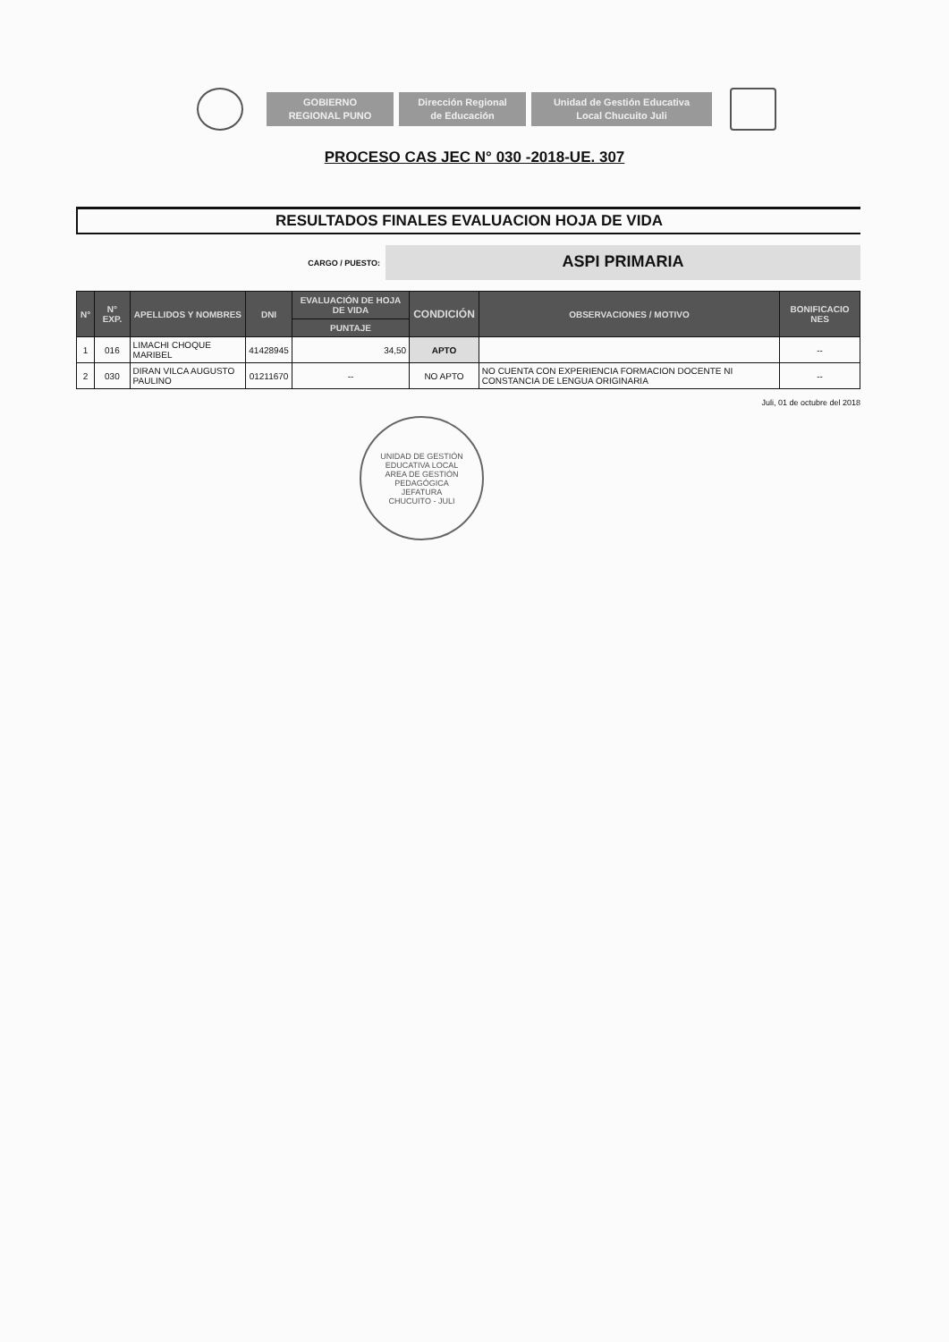GOBIERNO
REGIONAL PUNO
Dirección Regional
de Educación
Unidad de Gestión Educativa
Local Chucuito Juli
PROCESO CAS JEC N° 030 -2018-UE. 307
RESULTADOS FINALES EVALUACION HOJA DE VIDA
CARGO / PUESTO:
ASPI PRIMARIA
| N° | N° EXP. | APELLIDOS Y NOMBRES | DNI | EVALUACIÓN DE HOJA DE VIDA | CONDICIÓN | OBSERVACIONES / MOTIVO | BONIFICACIO NES |
| --- | --- | --- | --- | --- | --- | --- | --- |
| | | | | PUNTAJE | | | |
| 1 | 016 | LIMACHI CHOQUE MARIBEL | 41428945 | 34,50 | APTO | | -- |
| 2 | 030 | DIRAN VILCA AUGUSTO PAULINO | 01211670 | -- | NO APTO | NO CUENTA CON EXPERIENCIA FORMACION DOCENTE NI CONSTANCIA DE LENGUA ORIGINARIA | -- |
Juli, 01 de octubre del 2018
UNIDAD DE GESTIÓN EDUCATIVA LOCAL
AREA DE GESTIÓN PEDAGÓGICA
JEFATURA
CHUCUITO - JULI